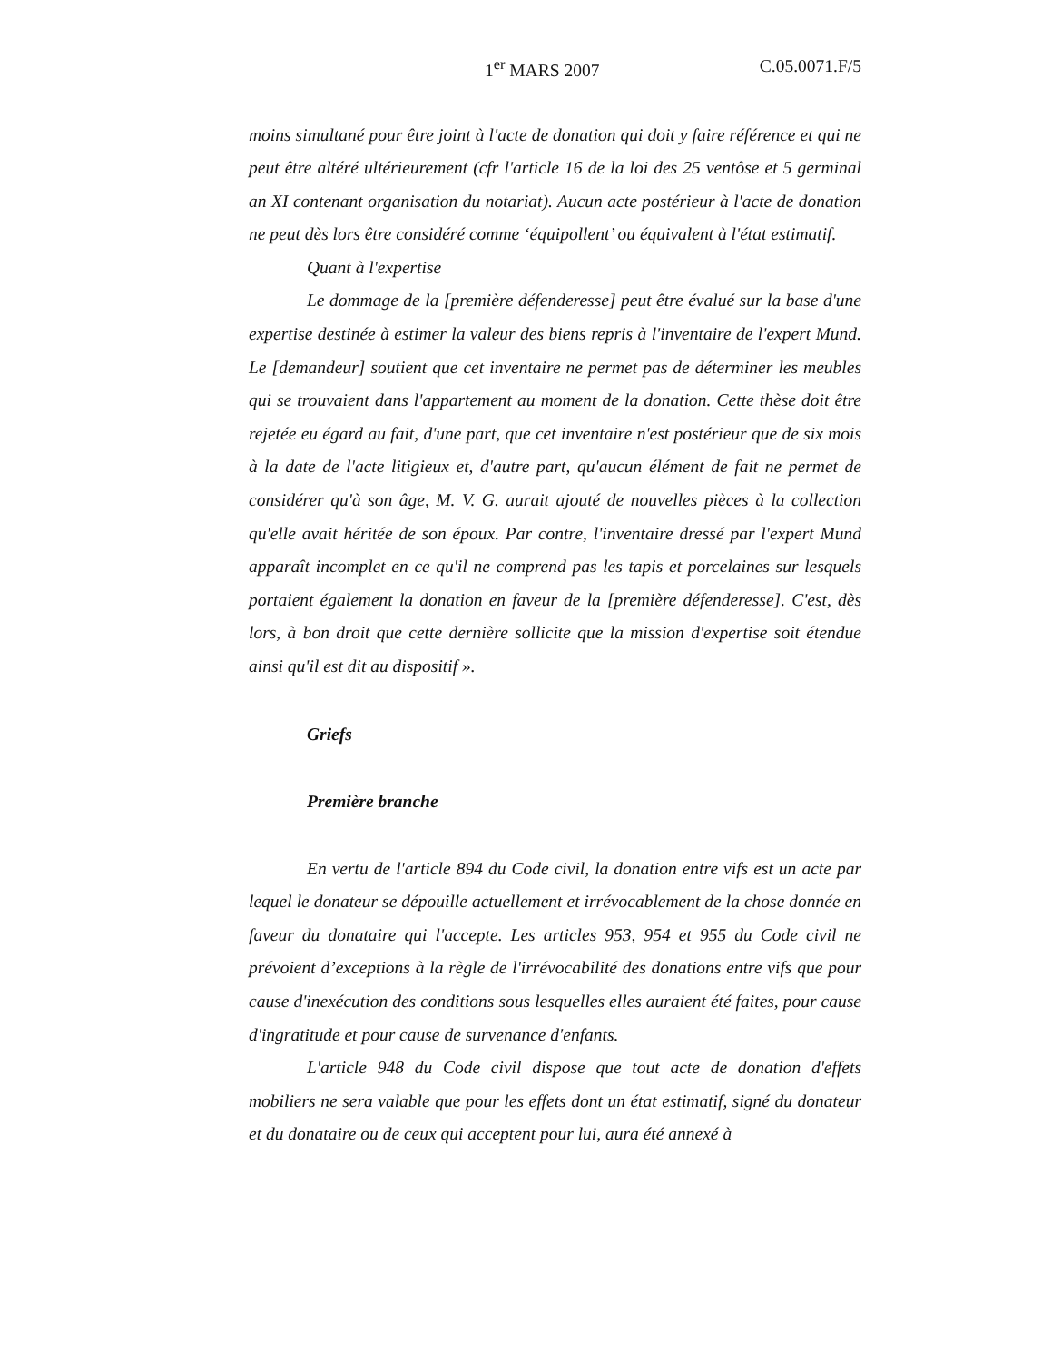1<sup>er</sup> MARS 2007 C.05.0071.F/5
moins simultané pour être joint à l'acte de donation qui doit y faire référence et qui ne peut être altéré ultérieurement (cfr l'article 16 de la loi des 25 ventôse et 5 germinal an XI contenant organisation du notariat). Aucun acte postérieur à l'acte de donation ne peut dès lors être considéré comme ‘équipollent’ ou équivalent à l'état estimatif.
Quant à l'expertise
Le dommage de la [première défenderesse] peut être évalué sur la base d'une expertise destinée à estimer la valeur des biens repris à l'inventaire de l'expert Mund. Le [demandeur] soutient que cet inventaire ne permet pas de déterminer les meubles qui se trouvaient dans l'appartement au moment de la donation. Cette thèse doit être rejetée eu égard au fait, d'une part, que cet inventaire n'est postérieur que de six mois à la date de l'acte litigieux et, d'autre part, qu'aucun élément de fait ne permet de considérer qu'à son âge, M. V. G. aurait ajouté de nouvelles pièces à la collection qu'elle avait héritée de son époux. Par contre, l'inventaire dressé par l'expert Mund apparaît incomplet en ce qu'il ne comprend pas les tapis et porcelaines sur lesquels portaient également la donation en faveur de la [première défenderesse]. C'est, dès lors, à bon droit que cette dernière sollicite que la mission d'expertise soit étendue ainsi qu'il est dit au dispositif ».
Griefs
Première branche
En vertu de l'article 894 du Code civil, la donation entre vifs est un acte par lequel le donateur se dépouille actuellement et irrévocablement de la chose donnée en faveur du donataire qui l'accepte. Les articles 953, 954 et 955 du Code civil ne prévoient d’exceptions à la règle de l'irrévocabilité des donations entre vifs que pour cause d'inexécution des conditions sous lesquelles elles auraient été faites, pour cause d'ingratitude et pour cause de survenance d'enfants.
L'article 948 du Code civil dispose que tout acte de donation d'effets mobiliers ne sera valable que pour les effets dont un état estimatif, signé du donateur et du donataire ou de ceux qui acceptent pour lui, aura été annexé à